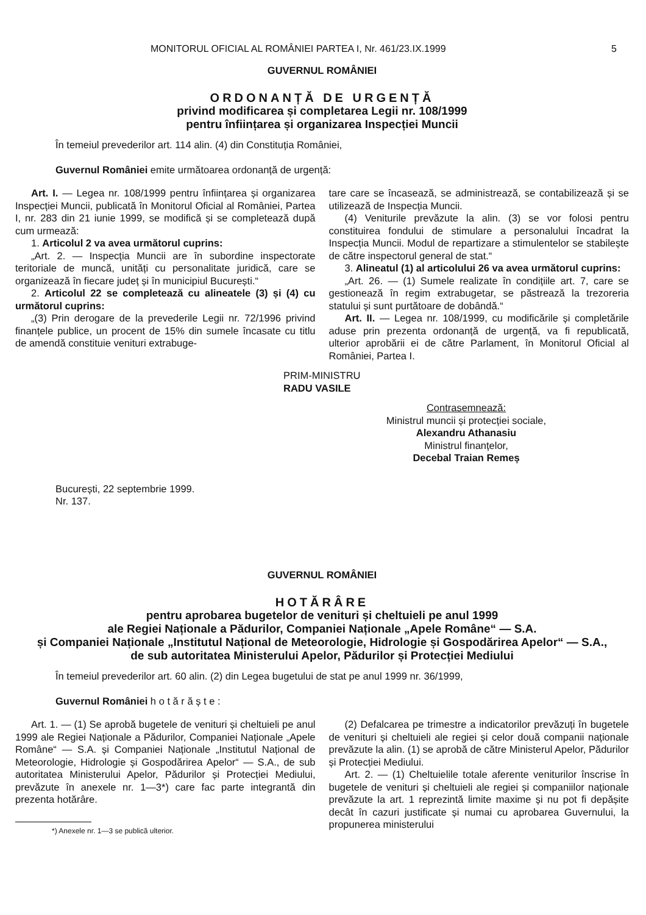MONITORUL OFICIAL AL ROMÂNIEI PARTEA I, Nr. 461/23.IX.1999 5
GUVERNUL ROMÂNIEI
ORDONANȚĂ DE URGENȚĂ
privind modificarea și completarea Legii nr. 108/1999
pentru înființarea și organizarea Inspecției Muncii
În temeiul prevederilor art. 114 alin. (4) din Constituția României,
Guvernul României emite următoarea ordonanță de urgență:
Art. I. — Legea nr. 108/1999 pentru înființarea și organizarea Inspecției Muncii, publicată în Monitorul Oficial al României, Partea I, nr. 283 din 21 iunie 1999, se modifică și se completează după cum urmează:
1. Articolul 2 va avea următorul cuprins:
„Art. 2. — Inspecția Muncii are în subordine inspectorate teritoriale de muncă, unități cu personalitate juridică, care se organizează în fiecare județ și în municipiul București.“
2. Articolul 22 se completează cu alineatele (3) și (4) cu următorul cuprins:
„(3) Prin derogare de la prevederile Legii nr. 72/1996 privind finanțele publice, un procent de 15% din sumele încasate cu titlu de amendă constituie venituri extrabuge-
tare care se încasează, se administrează, se contabilizează și se utilizează de Inspecția Muncii.
(4) Veniturile prevăzute la alin. (3) se vor folosi pentru constituirea fondului de stimulare a personalului încadrat la Inspecția Muncii. Modul de repartizare a stimulentelor se stabilește de către inspectorul general de stat.“
3. Alineatul (1) al articolului 26 va avea următorul cuprins:
„Art. 26. — (1) Sumele realizate în condițiile art. 7, care se gestionează în regim extrabugetar, se păstrează la trezoreria statului și sunt purtătoare de dobândă.“
Art. II. — Legea nr. 108/1999, cu modificările și completările aduse prin prezenta ordonanță de urgență, va fi republicată, ulterior aprobării ei de către Parlament, în Monitorul Oficial al României, Partea I.
PRIM-MINISTRU
RADU VASILE
Contrasemnează:
Ministrul muncii și protecției sociale,
Alexandru Athanasiu
Ministrul finanțelor,
Decebal Traian Remeș
București, 22 septembrie 1999.
Nr. 137.
GUVERNUL ROMÂNIEI
HOTĂRÂRE
pentru aprobarea bugetelor de venituri și cheltuieli pe anul 1999
ale Regiei Naționale a Pădurilor, Companiei Naționale „Apele Române“ — S.A.
și Companiei Naționale „Institutul Național de Meteorologie, Hidrologie și Gospodărirea Apelor“ — S.A.,
de sub autoritatea Ministerului Apelor, Pădurilor și Protecției Mediului
În temeiul prevederilor art. 60 alin. (2) din Legea bugetului de stat pe anul 1999 nr. 36/1999,
Guvernul României h o t ă r ă ș t e :
Art. 1. — (1) Se aprobă bugetele de venituri și cheltuieli pe anul 1999 ale Regiei Naționale a Pădurilor, Companiei Naționale „Apele Române“ — S.A. și Companiei Naționale „Institutul Național de Meteorologie, Hidrologie și Gospodărirea Apelor“ — S.A., de sub autoritatea Ministerului Apelor, Pădurilor și Protecției Mediului, prevăzute în anexele nr. 1—3*) care fac parte integrantă din prezenta hotărâre.
*) Anexele nr. 1—3 se publică ulterior.
(2) Defalcarea pe trimestre a indicatorilor prevăzuți în bugetele de venituri și cheltuieli ale regiei și celor două companii naționale prevăzute la alin. (1) se aprobă de către Ministerul Apelor, Pădurilor și Protecției Mediului.
Art. 2. — (1) Cheltuielile totale aferente veniturilor înscrise în bugetele de venituri și cheltuieli ale regiei și companiilor naționale prevăzute la art. 1 reprezintă limite maxime și nu pot fi depășite decât în cazuri justificate și numai cu aprobarea Guvernului, la propunerea ministerului